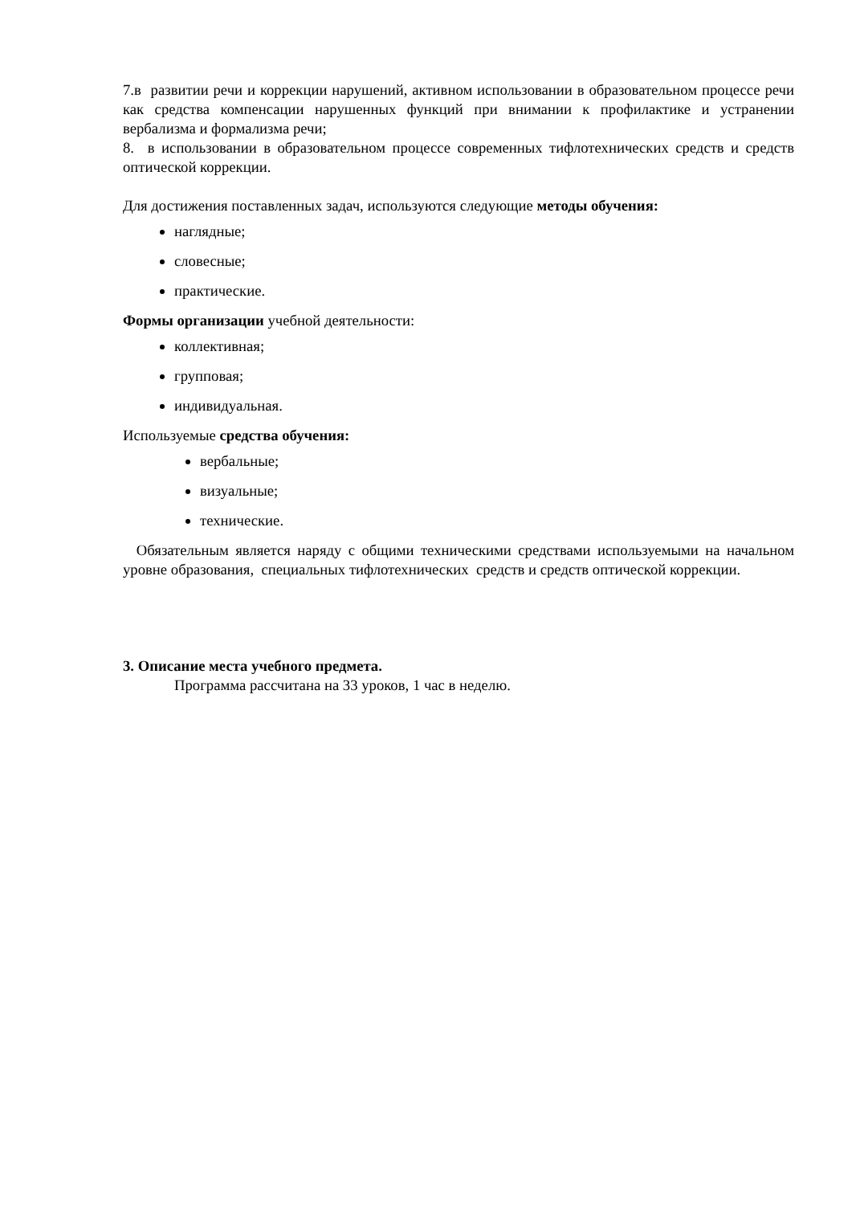7.в развитии речи и коррекции нарушений, активном использовании в образовательном процессе речи как средства компенсации нарушенных функций при внимании к профилактике и устранении вербализма и формализма речи;
8. в использовании в образовательном процессе современных тифлотехнических средств и средств оптической коррекции.
Для достижения поставленных задач, используются следующие методы обучения:
наглядные;
словесные;
практические.
Формы организации учебной деятельности:
коллективная;
групповая;
индивидуальная.
Используемые средства обучения:
вербальные;
визуальные;
технические.
Обязательным является наряду с общими техническими средствами используемыми на начальном уровне образования, специальных тифлотехнических средств и средств оптической коррекции.
3. Описание места учебного предмета.
Программа рассчитана на 33 уроков, 1 час в неделю.